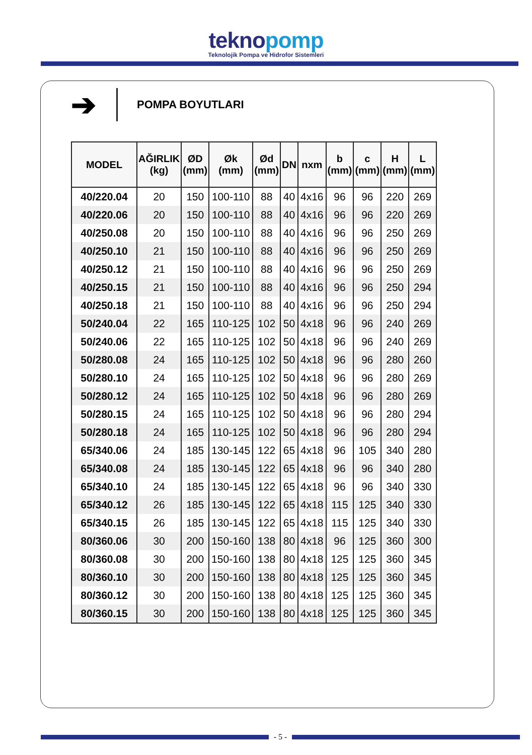teknopomp
Teknolojik Pompa ve Hidrofor Sistemleri
➔
POMPA BOYUTLARI
| MODEL | AĞIRLIK (kg) | ØD (mm) | Øk (mm) | Ød (mm) | DN | nxm | b (mm) | c (mm) | H (mm) | L (mm) |
| --- | --- | --- | --- | --- | --- | --- | --- | --- | --- | --- |
| 40/220.04 | 20 | 150 | 100-110 | 88 | 40 | 4x16 | 96 | 96 | 220 | 269 |
| 40/220.06 | 20 | 150 | 100-110 | 88 | 40 | 4x16 | 96 | 96 | 220 | 269 |
| 40/250.08 | 20 | 150 | 100-110 | 88 | 40 | 4x16 | 96 | 96 | 250 | 269 |
| 40/250.10 | 21 | 150 | 100-110 | 88 | 40 | 4x16 | 96 | 96 | 250 | 269 |
| 40/250.12 | 21 | 150 | 100-110 | 88 | 40 | 4x16 | 96 | 96 | 250 | 269 |
| 40/250.15 | 21 | 150 | 100-110 | 88 | 40 | 4x16 | 96 | 96 | 250 | 294 |
| 40/250.18 | 21 | 150 | 100-110 | 88 | 40 | 4x16 | 96 | 96 | 250 | 294 |
| 50/240.04 | 22 | 165 | 110-125 | 102 | 50 | 4x18 | 96 | 96 | 240 | 269 |
| 50/240.06 | 22 | 165 | 110-125 | 102 | 50 | 4x18 | 96 | 96 | 240 | 269 |
| 50/280.08 | 24 | 165 | 110-125 | 102 | 50 | 4x18 | 96 | 96 | 280 | 260 |
| 50/280.10 | 24 | 165 | 110-125 | 102 | 50 | 4x18 | 96 | 96 | 280 | 269 |
| 50/280.12 | 24 | 165 | 110-125 | 102 | 50 | 4x18 | 96 | 96 | 280 | 269 |
| 50/280.15 | 24 | 165 | 110-125 | 102 | 50 | 4x18 | 96 | 96 | 280 | 294 |
| 50/280.18 | 24 | 165 | 110-125 | 102 | 50 | 4x18 | 96 | 96 | 280 | 294 |
| 65/340.06 | 24 | 185 | 130-145 | 122 | 65 | 4x18 | 96 | 105 | 340 | 280 |
| 65/340.08 | 24 | 185 | 130-145 | 122 | 65 | 4x18 | 96 | 96 | 340 | 280 |
| 65/340.10 | 24 | 185 | 130-145 | 122 | 65 | 4x18 | 96 | 96 | 340 | 330 |
| 65/340.12 | 26 | 185 | 130-145 | 122 | 65 | 4x18 | 115 | 125 | 340 | 330 |
| 65/340.15 | 26 | 185 | 130-145 | 122 | 65 | 4x18 | 115 | 125 | 340 | 330 |
| 80/360.06 | 30 | 200 | 150-160 | 138 | 80 | 4x18 | 96 | 125 | 360 | 300 |
| 80/360.08 | 30 | 200 | 150-160 | 138 | 80 | 4x18 | 125 | 125 | 360 | 345 |
| 80/360.10 | 30 | 200 | 150-160 | 138 | 80 | 4x18 | 125 | 125 | 360 | 345 |
| 80/360.12 | 30 | 200 | 150-160 | 138 | 80 | 4x18 | 125 | 125 | 360 | 345 |
| 80/360.15 | 30 | 200 | 150-160 | 138 | 80 | 4x18 | 125 | 125 | 360 | 345 |
- 5 -